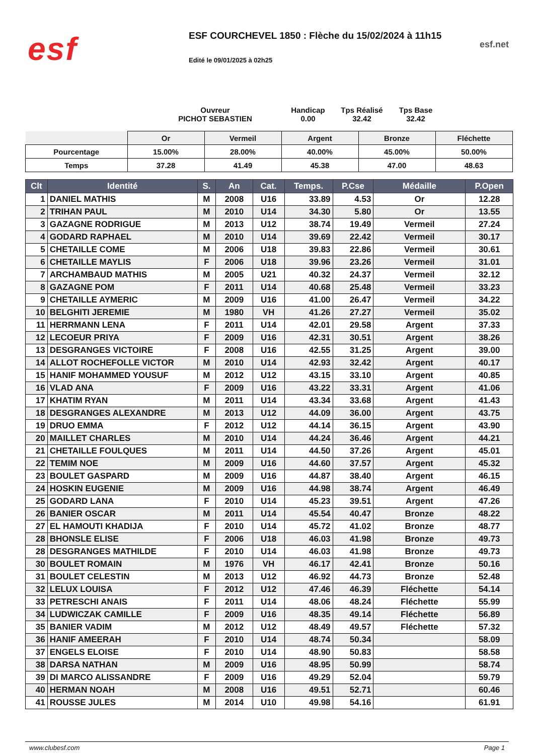esf
ESF COURCHEVEL 1850 : Flèche du 15/02/2024 à 11h15
Edité le 09/01/2025 à 02h25
esf.net
Ouvreur
PICHOT SEBASTIEN
Handicap
0.00
Tps Réalisé
32.42
Tps Base
32.42
| | Or | Vermeil | Argent | Bronze | Fléchette |
| Pourcentage | 15.00% | 28.00% | 40.00% | 45.00% | 50.00% |
| Temps | 37.28 | 41.49 | 45.38 | 47.00 | 48.63 |
| Clt | Identité | S. | An | Cat. | Temps. | P.Cse | Médaille | P.Open |
| --- | --- | --- | --- | --- | --- | --- | --- | --- |
| 1 | DANIEL MATHIS | M | 2008 | U16 | 33.89 | 4.53 | Or | 12.28 |
| 2 | TRIHAN PAUL | M | 2010 | U14 | 34.30 | 5.80 | Or | 13.55 |
| 3 | GAZAGNE RODRIGUE | M | 2013 | U12 | 38.74 | 19.49 | Vermeil | 27.24 |
| 4 | GODARD RAPHAEL | M | 2010 | U14 | 39.69 | 22.42 | Vermeil | 30.17 |
| 5 | CHETAILLE COME | M | 2006 | U18 | 39.83 | 22.86 | Vermeil | 30.61 |
| 6 | CHETAILLE MAYLIS | F | 2006 | U18 | 39.96 | 23.26 | Vermeil | 31.01 |
| 7 | ARCHAMBAUD MATHIS | M | 2005 | U21 | 40.32 | 24.37 | Vermeil | 32.12 |
| 8 | GAZAGNE POM | F | 2011 | U14 | 40.68 | 25.48 | Vermeil | 33.23 |
| 9 | CHETAILLE AYMERIC | M | 2009 | U16 | 41.00 | 26.47 | Vermeil | 34.22 |
| 10 | BELGHITI JEREMIE | M | 1980 | VH | 41.26 | 27.27 | Vermeil | 35.02 |
| 11 | HERRMANN LENA | F | 2011 | U14 | 42.01 | 29.58 | Argent | 37.33 |
| 12 | LECOEUR PRIYA | F | 2009 | U16 | 42.31 | 30.51 | Argent | 38.26 |
| 13 | DESGRANGES VICTOIRE | F | 2008 | U16 | 42.55 | 31.25 | Argent | 39.00 |
| 14 | ALLOT ROCHEFOLLE VICTOR | M | 2010 | U14 | 42.93 | 32.42 | Argent | 40.17 |
| 15 | HANIF MOHAMMED YOUSUF | M | 2012 | U12 | 43.15 | 33.10 | Argent | 40.85 |
| 16 | VLAD ANA | F | 2009 | U16 | 43.22 | 33.31 | Argent | 41.06 |
| 17 | KHATIM RYAN | M | 2011 | U14 | 43.34 | 33.68 | Argent | 41.43 |
| 18 | DESGRANGES ALEXANDRE | M | 2013 | U12 | 44.09 | 36.00 | Argent | 43.75 |
| 19 | DRUO EMMA | F | 2012 | U12 | 44.14 | 36.15 | Argent | 43.90 |
| 20 | MAILLET CHARLES | M | 2010 | U14 | 44.24 | 36.46 | Argent | 44.21 |
| 21 | CHETAILLE FOULQUES | M | 2011 | U14 | 44.50 | 37.26 | Argent | 45.01 |
| 22 | TEMIM NOE | M | 2009 | U16 | 44.60 | 37.57 | Argent | 45.32 |
| 23 | BOULET GASPARD | M | 2009 | U16 | 44.87 | 38.40 | Argent | 46.15 |
| 24 | HOSKIN EUGENIE | M | 2009 | U16 | 44.98 | 38.74 | Argent | 46.49 |
| 25 | GODARD LANA | F | 2010 | U14 | 45.23 | 39.51 | Argent | 47.26 |
| 26 | BANIER OSCAR | M | 2011 | U14 | 45.54 | 40.47 | Bronze | 48.22 |
| 27 | EL HAMOUTI KHADIJA | F | 2010 | U14 | 45.72 | 41.02 | Bronze | 48.77 |
| 28 | BHONSLE ELISE | F | 2006 | U18 | 46.03 | 41.98 | Bronze | 49.73 |
| 28 | DESGRANGES MATHILDE | F | 2010 | U14 | 46.03 | 41.98 | Bronze | 49.73 |
| 30 | BOULET ROMAIN | M | 1976 | VH | 46.17 | 42.41 | Bronze | 50.16 |
| 31 | BOULET CELESTIN | M | 2013 | U12 | 46.92 | 44.73 | Bronze | 52.48 |
| 32 | LELUX LOUISA | F | 2012 | U12 | 47.46 | 46.39 | Fléchette | 54.14 |
| 33 | PETRESCHI ANAIS | F | 2011 | U14 | 48.06 | 48.24 | Fléchette | 55.99 |
| 34 | LUDWICZAK CAMILLE | F | 2009 | U16 | 48.35 | 49.14 | Fléchette | 56.89 |
| 35 | BANIER VADIM | M | 2012 | U12 | 48.49 | 49.57 | Fléchette | 57.32 |
| 36 | HANIF AMEERAH | F | 2010 | U14 | 48.74 | 50.34 | | 58.09 |
| 37 | ENGELS ELOISE | F | 2010 | U14 | 48.90 | 50.83 | | 58.58 |
| 38 | DARSA NATHAN | M | 2009 | U16 | 48.95 | 50.99 | | 58.74 |
| 39 | DI MARCO ALISSANDRE | F | 2009 | U16 | 49.29 | 52.04 | | 59.79 |
| 40 | HERMAN NOAH | M | 2008 | U16 | 49.51 | 52.71 | | 60.46 |
| 41 | ROUSSE JULES | M | 2014 | U10 | 49.98 | 54.16 | | 61.91 |
www.clubesf.com Page 1